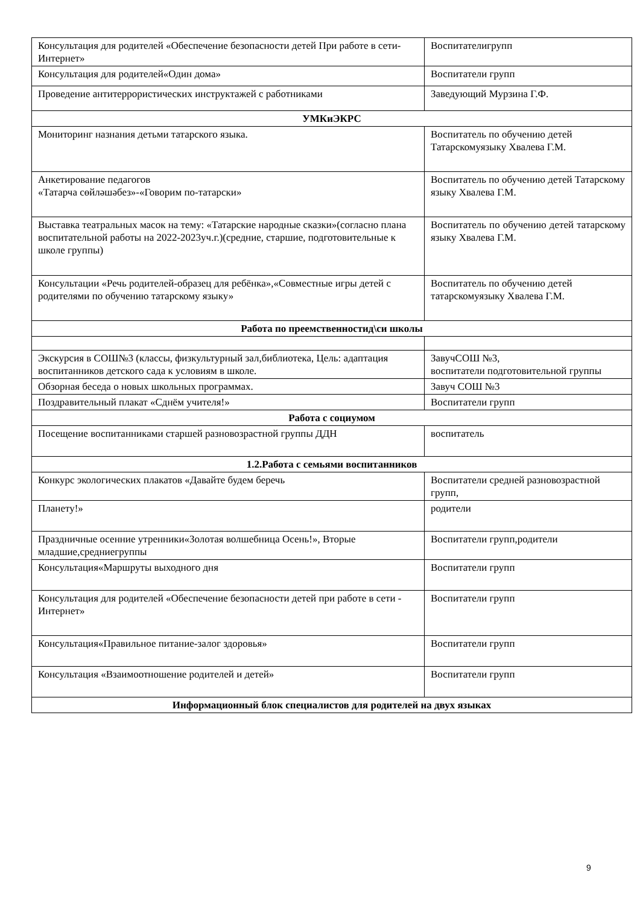| Консультация для родителей «Обеспечение безопасности детей При работе в сети-Интернет» | Воспитателигрупп |
| Консультация для родителей«Один дома» | Воспитатели групп |
| Проведение антитеррористических инструктажей с работниками | Заведующий Мурзина Г.Ф. |
| УМКиЭКРС | |
| Мониторинг назнания детьми татарского языка. | Воспитатель по обучению детей Татарскомуязыку Хвалева Г.М. |
| Анкетирование педагогов «Татарча сөйләшәбез»-«Говорим по-татарски» | Воспитатель по обучению детей Татарскому языку Хвалева Г.М. |
| Выставка театральных масок на тему: «Татарские народные сказки»(согласно плана воспитательной работы на 2022-2023уч.г.)(средние, старшие, подготовительные к школе группы) | Воспитатель по обучению детей татарскому языку Хвалева Г.М. |
| Консультации «Речь родителей-образец для ребёнка»,«Совместные игры детей с родителями по обучению татарскому языку» | Воспитатель по обучению детей татарскомуязыку Хвалева Г.М. |
| Работа по преемственностид\си школы | |
| Экскурсия в СОШ№3 (классы, физкультурный зал,библиотека, Цель: адаптация воспитанников детского сада к условиям в школе. | ЗавучСОШ №3, воспитатели подготовительной группы |
| Обзорная беседа о новых школьных программах. | Завуч СОШ №3 |
| Поздравительный плакат «Сднём учителя!» | Воспитатели групп |
| Работа с социумом | |
| Посещение воспитанниками старшей разновозрастной группы ДДН | воспитатель |
| 1.2.Работа с семьями воспитанников | |
| Конкурс экологических плакатов «Давайте будем беречь | Воспитатели средней разновозрастной групп, |
| Планету!» | родители |
| Праздничные осенние утренники«Золотая волшебница Осень!», Вторые младшие,средниегруппы | Воспитатели групп,родители |
| Консультация«Маршруты выходного дня | Воспитатели групп |
| Консультация для родителей «Обеспечение безопасности детей при работе в сети - Интернет» | Воспитатели групп |
| Консультация«Правильное питание-залог здоровья» | Воспитатели групп |
| Консультация «Взаимоотношение родителей и детей» | Воспитатели групп |
| Информационный блок специалистов для родителей на двух языках | |
9